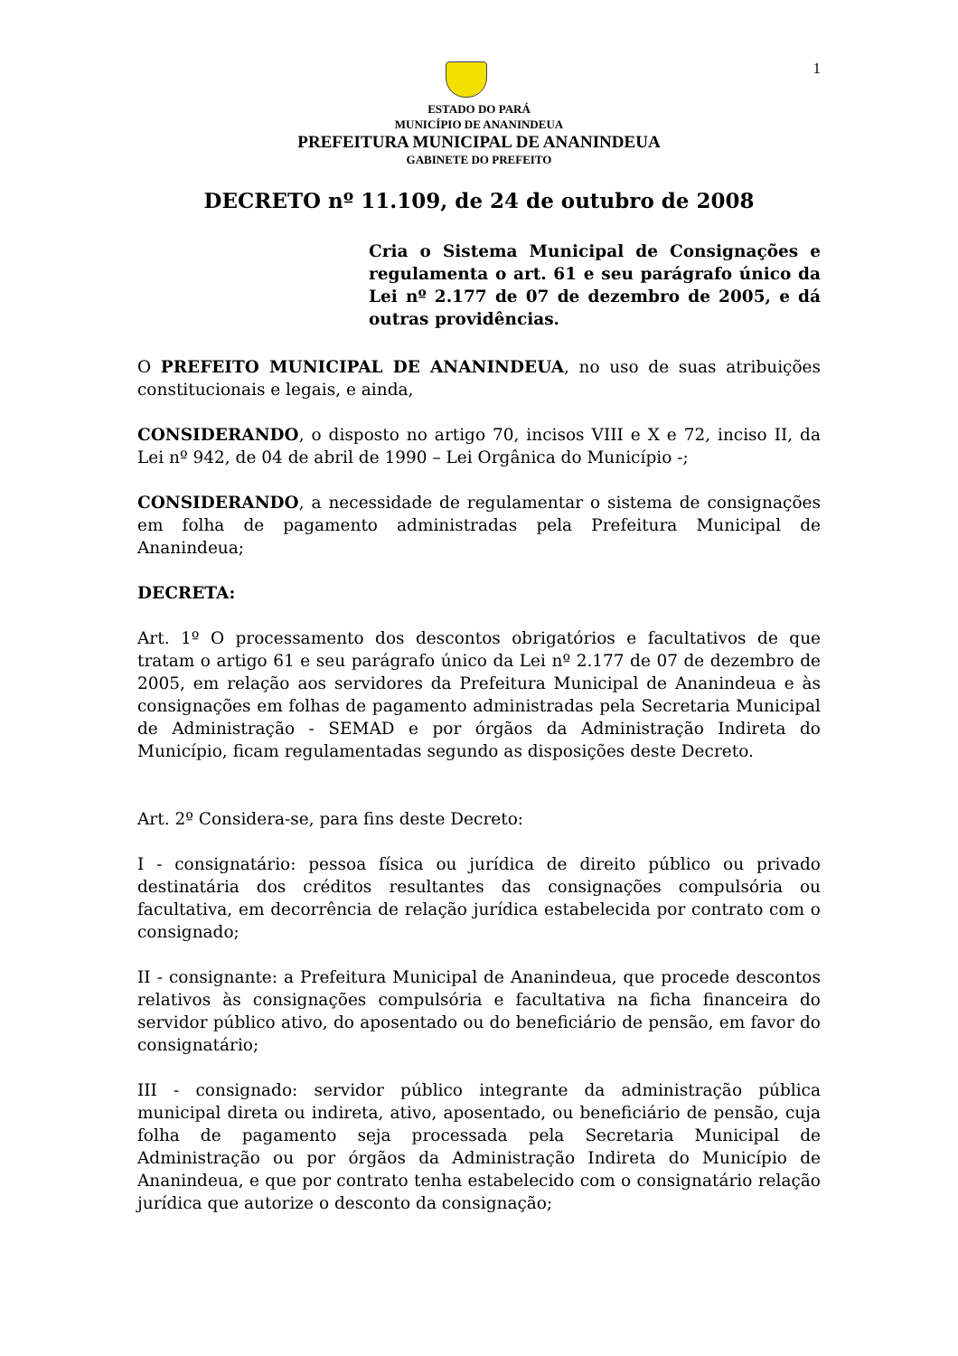1
ESTADO DO PARÁ
MUNICÍPIO DE ANANINDEUA
PREFEITURA MUNICIPAL DE ANANINDEUA
GABINETE DO PREFEITO
DECRETO nº 11.109, de 24 de outubro de 2008
Cria o Sistema Municipal de Consignações e regulamenta o art. 61 e seu parágrafo único da Lei nº 2.177 de 07 de dezembro de 2005, e dá outras providências.
O PREFEITO MUNICIPAL DE ANANINDEUA, no uso de suas atribuições constitucionais e legais, e ainda,
CONSIDERANDO, o disposto no artigo 70, incisos VIII e X e 72, inciso II, da Lei nº 942, de 04 de abril de 1990 – Lei Orgânica do Município -;
CONSIDERANDO, a necessidade de regulamentar o sistema de consignações em folha de pagamento administradas pela Prefeitura Municipal de Ananindeua;
DECRETA:
Art. 1º O processamento dos descontos obrigatórios e facultativos de que tratam o artigo 61 e seu parágrafo único da Lei nº 2.177 de 07 de dezembro de 2005, em relação aos servidores da Prefeitura Municipal de Ananindeua e às consignações em folhas de pagamento administradas pela Secretaria Municipal de Administração - SEMAD e por órgãos da Administração Indireta do Município, ficam regulamentadas segundo as disposições deste Decreto.
Art. 2º Considera-se, para fins deste Decreto:
I - consignatário: pessoa física ou jurídica de direito público ou privado destinatária dos créditos resultantes das consignações compulsória ou facultativa, em decorrência de relação jurídica estabelecida por contrato com o consignado;
II - consignante: a Prefeitura Municipal de Ananindeua, que procede descontos relativos às consignações compulsória e facultativa na ficha financeira do servidor público ativo, do aposentado ou do beneficiário de pensão, em favor do consignatário;
III - consignado: servidor público integrante da administração pública municipal direta ou indireta, ativo, aposentado, ou beneficiário de pensão, cuja folha de pagamento seja processada pela Secretaria Municipal de Administração ou por órgãos da Administração Indireta do Município de Ananindeua, e que por contrato tenha estabelecido com o consignatário relação jurídica que autorize o desconto da consignação;